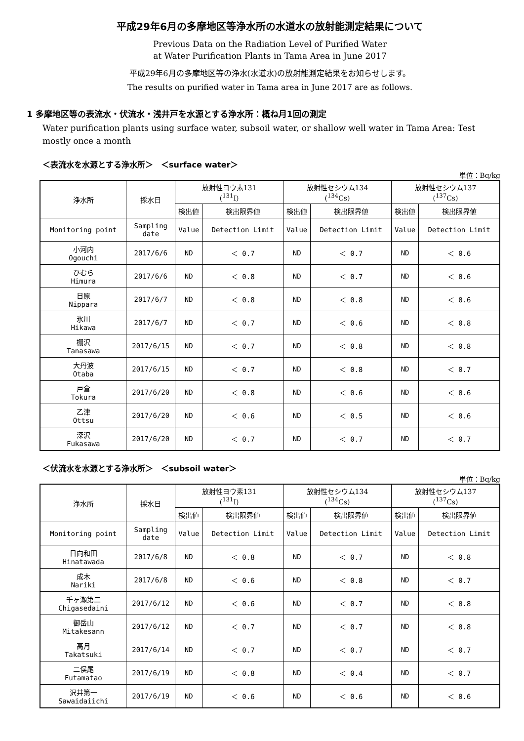平成29年6月の多摩地区等浄水所の水道水の放射能測定結果について
Previous Data on the Radiation Level of Purified Water
at Water Purification Plants in Tama Area in June 2017
平成29年6月の多摩地区等の浄水(水道水)の放射能測定結果をお知らせします。
The results on purified water in Tama area in June 2017 are as follows.
1 多摩地区等の表流水・伏流水・浅井戸を水源とする浄水所：概ね月1回の測定
Water purification plants using surface water, subsoil water, or shallow well water in Tama Area: Test mostly once a month
＜表流水を水源とする浄水所＞　＜surface water＞
単位：Bq/kg
| 浄水所 | 採水日 | 放射性ヨウ素131 (<sup>131</sup>I) | | 放射性セシウム134 (<sup>134</sup>Cs) | | 放射性セシウム137 (<sup>137</sup>Cs) | |
| --- | --- | --- | --- | --- | --- | --- | --- |
| | | 検出値 | 検出限界値 | 検出値 | 検出限界値 | 検出値 | 検出限界値 |
| Monitoring point | Sampling date | Value | Detection Limit | Value | Detection Limit | Value | Detection Limit |
| 小河内 Ogouchi | 2017/6/6 | ND | ＜ 0.7 | ND | ＜ 0.7 | ND | ＜ 0.6 |
| ひむら Himura | 2017/6/6 | ND | ＜ 0.8 | ND | ＜ 0.7 | ND | ＜ 0.6 |
| 日原 Nippara | 2017/6/7 | ND | ＜ 0.8 | ND | ＜ 0.8 | ND | ＜ 0.6 |
| 氷川 Hikawa | 2017/6/7 | ND | ＜ 0.7 | ND | ＜ 0.6 | ND | ＜ 0.8 |
| 棚沢 Tanasawa | 2017/6/15 | ND | ＜ 0.7 | ND | ＜ 0.8 | ND | ＜ 0.8 |
| 大丹波 Otaba | 2017/6/15 | ND | ＜ 0.7 | ND | ＜ 0.8 | ND | ＜ 0.7 |
| 戸倉 Tokura | 2017/6/20 | ND | ＜ 0.8 | ND | ＜ 0.6 | ND | ＜ 0.6 |
| 乙津 Ottsu | 2017/6/20 | ND | ＜ 0.6 | ND | ＜ 0.5 | ND | ＜ 0.6 |
| 深沢 Fukasawa | 2017/6/20 | ND | ＜ 0.7 | ND | ＜ 0.7 | ND | ＜ 0.7 |
＜伏流水を水源とする浄水所＞　＜subsoil water＞
単位：Bq/kg
| 浄水所 | 採水日 | 放射性ヨウ素131 (<sup>131</sup>I) | | 放射性セシウム134 (<sup>134</sup>Cs) | | 放射性セシウム137 (<sup>137</sup>Cs) | |
| --- | --- | --- | --- | --- | --- | --- | --- |
| | | 検出値 | 検出限界値 | 検出値 | 検出限界値 | 検出値 | 検出限界値 |
| Monitoring point | Sampling date | Value | Detection Limit | Value | Detection Limit | Value | Detection Limit |
| 日向和田 Hinatawada | 2017/6/8 | ND | ＜ 0.8 | ND | ＜ 0.7 | ND | ＜ 0.8 |
| 成木 Nariki | 2017/6/8 | ND | ＜ 0.6 | ND | ＜ 0.8 | ND | ＜ 0.7 |
| 千ヶ瀬第二 Chigasedaini | 2017/6/12 | ND | ＜ 0.6 | ND | ＜ 0.7 | ND | ＜ 0.8 |
| 御岳山 Mitakesann | 2017/6/12 | ND | ＜ 0.7 | ND | ＜ 0.7 | ND | ＜ 0.8 |
| 高月 Takatsuki | 2017/6/14 | ND | ＜ 0.7 | ND | ＜ 0.7 | ND | ＜ 0.7 |
| 二俣尾 Futamatao | 2017/6/19 | ND | ＜ 0.8 | ND | ＜ 0.4 | ND | ＜ 0.7 |
| 沢井第一 Sawaidaiichi | 2017/6/19 | ND | ＜ 0.6 | ND | ＜ 0.6 | ND | ＜ 0.6 |